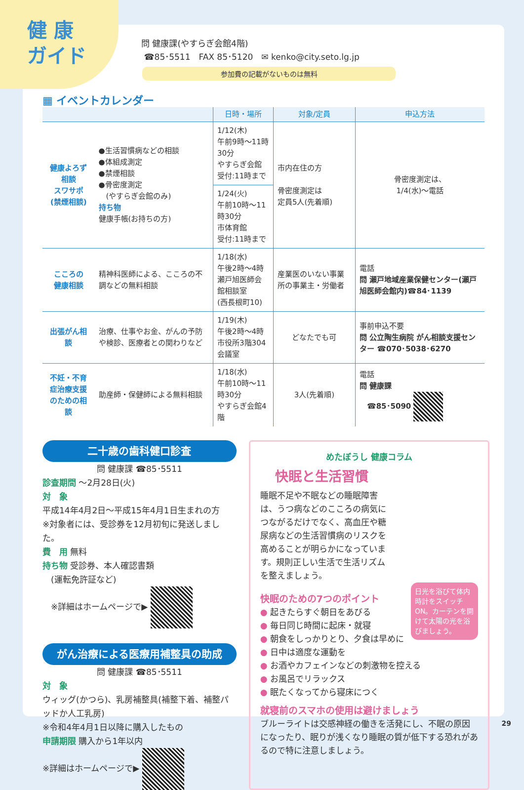健 康
ガイド
問 健康課(やすらぎ会館4階)
☎85･5511　FAX 85･5120　✉ kenko@city.seto.lg.jp
参加費の記載がないものは無料
▦ イベントカレンダー
| | | 日時・場所 | 対象/定員 | 申込方法 |
| --- | --- | --- | --- | --- |
| 健康よろず相談 スワサポ (禁煙相談) | ●生活習慣病などの相談 ●体組成測定 ●禁煙相談 ●骨密度測定 (やすらぎ会館のみ) 持ち物 健康手帳(お持ちの方) | 1/12(木) 午前9時～11時30分 やすらぎ会館 受付:11時まで | 市内在住の方 骨密度測定は 定員5人(先着順) | 骨密度測定は、 1/4(水)～電話 |
| | | 1/24(火) 午前10時～11時30分 市体育館 受付:11時まで | | |
| こころの 健康相談 | 精神科医師による、こころの不調などの無料相談 | 1/18(水) 午後2時～4時 瀬戸旭医師会館相談室 (西長根町10) | 産業医のいない事業所の事業主・労働者 | 電話 問 瀬戸地域産業保健センター(瀬戸旭医師会館内)☎84･1139 |
| 出張がん相談 | 治療、仕事やお金、がんの予防や検診、医療者との関わりなど | 1/19(木) 午後2時～4時 市役所3階304会議室 | どなたでも可 | 事前申込不要 問 公立陶生病院 がん相談支援センター ☎070･5038･6270 |
| 不妊・不育症治療支援 のための相談 | 助産師・保健師による無料相談 | 1/18(水) 午前10時～11時30分 やすらぎ会館4階 | 3人(先着順) | 電話 問 健康課 ☎85･5090 |
二十歳の歯科健口診査
問 健康課 ☎85･5511
診査期間 ～2月28日(火)
対　象
平成14年4月2日～平成15年4月1日生まれの方
※対象者には、受診券を12月初旬に発送しました。
費　用 無料
持ち物 受診券、本人確認書類
　(運転免許証など)
　※詳細はホームページで▶
がん治療による医療用補整具の助成
問 健康課 ☎85･5511
対　象
ウィッグ(かつら)、乳房補整具(補整下着、補整パッドか人工乳房)
※令和4年4月1日以降に購入したもの
申請期限 購入から1年以内
※詳細はホームページで▶
めたぼうし 健康コラム
快眠と生活習慣
睡眠不足や不眠などの睡眠障害は、うつ病などのこころの病気につながるだけでなく、高血圧や糖尿病などの生活習慣病のリスクを高めることが明らかになっています。規則正しい生活で生活リズムを整えましょう。
日光を浴びて体内時計をスイッチON。カーテンを開けて太陽の光を浴びましょう。
快眠のための7つのポイント
● 起きたらすぐ朝日をあびる
● 毎日同じ時間に起床・就寝
● 朝食をしっかりとり、夕食は早めに
● 日中は適度な運動を
● お酒やカフェインなどの刺激物を控える
● お風呂でリラックス
● 眠たくなってから寝床につく
就寝前のスマホの使用は避けましょう
ブルーライトは交感神経の働きを活発にし、不眠の原因になったり、眠りが浅くなり睡眠の質が低下する恐れがあるので特に注意しましょう。
29